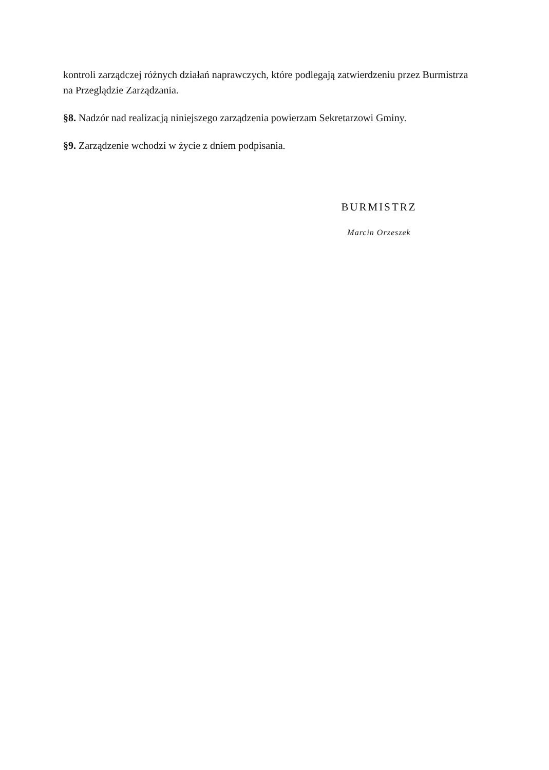kontroli zarządczej różnych działań naprawczych, które podlegają zatwierdzeniu przez Burmistrza na Przeglądzie Zarządzania.
§8. Nadzór nad realizacją niniejszego zarządzenia powierzam Sekretarzowi Gminy.
§9. Zarządzenie wchodzi w życie z dniem podpisania.
BURMISTRZ
Marcin Orzeszek